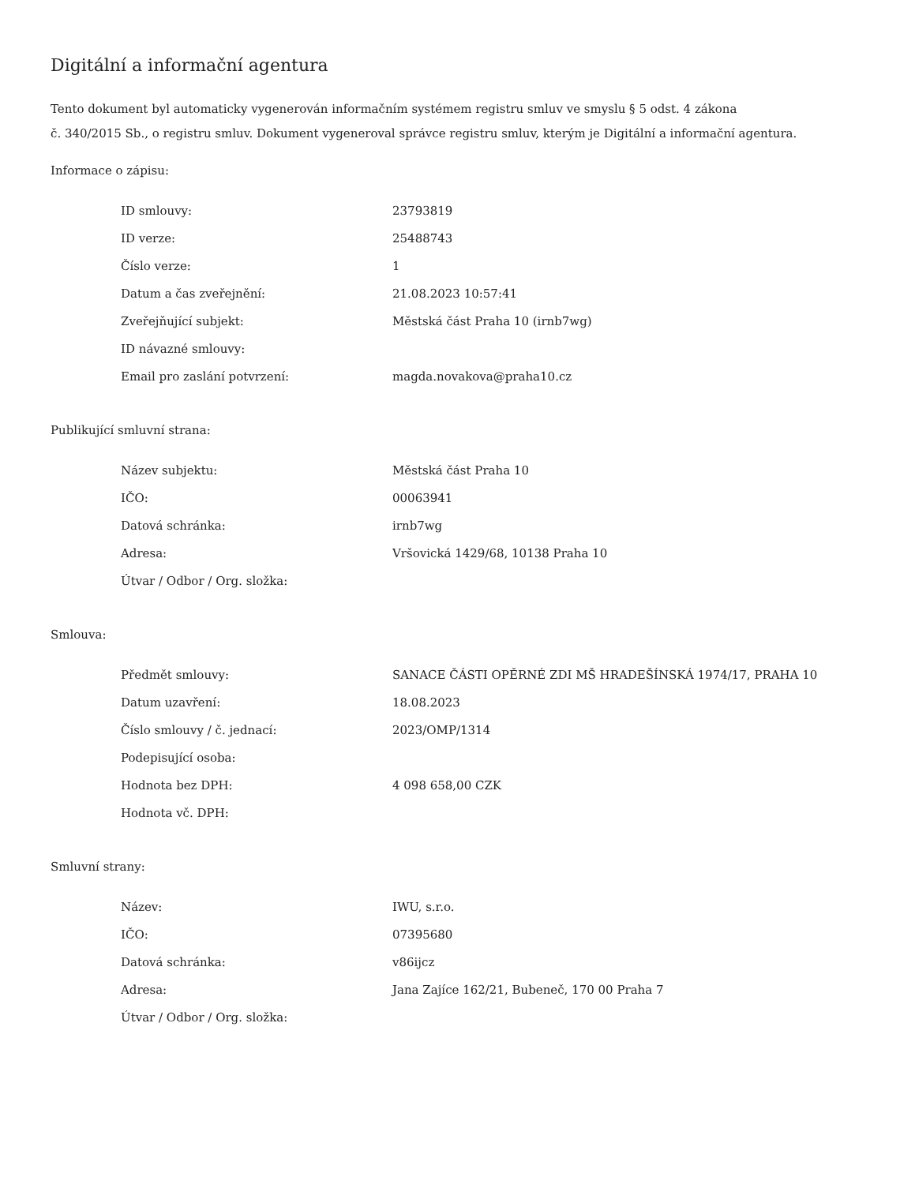Digitální a informační agentura
Tento dokument byl automaticky vygenerován informačním systémem registru smluv ve smyslu § 5 odst. 4 zákona
č. 340/2015 Sb., o registru smluv. Dokument vygeneroval správce registru smluv, kterým je Digitální a informační agentura.
Informace o zápisu:
| ID smlouvy: | 23793819 |
| ID verze: | 25488743 |
| Číslo verze: | 1 |
| Datum a čas zveřejnění: | 21.08.2023 10:57:41 |
| Zveřejňující subjekt: | Městská část Praha 10 (irnb7wg) |
| ID návazné smlouvy: | |
| Email pro zaslání potvrzení: | magda.novakova@praha10.cz |
Publikující smluvní strana:
| Název subjektu: | Městská část Praha 10 |
| IČO: | 00063941 |
| Datová schránka: | irnb7wg |
| Adresa: | Vršovická 1429/68, 10138 Praha 10 |
| Útvar / Odbor / Org. složka: | |
Smlouva:
| Předmět smlouvy: | SANACE ČÁSTI OPĚRNÉ ZDI MŠ HRADEŠÍNSKÁ 1974/17, PRAHA 10 |
| Datum uzavření: | 18.08.2023 |
| Číslo smlouvy / č. jednací: | 2023/OMP/1314 |
| Podepisující osoba: | |
| Hodnota bez DPH: | 4 098 658,00 CZK |
| Hodnota vč. DPH: | |
Smluvní strany:
| Název: | IWU, s.r.o. |
| IČO: | 07395680 |
| Datová schránka: | v86ijcz |
| Adresa: | Jana Zajíce 162/21, Bubeneč, 170 00 Praha 7 |
| Útvar / Odbor / Org. složka: | |